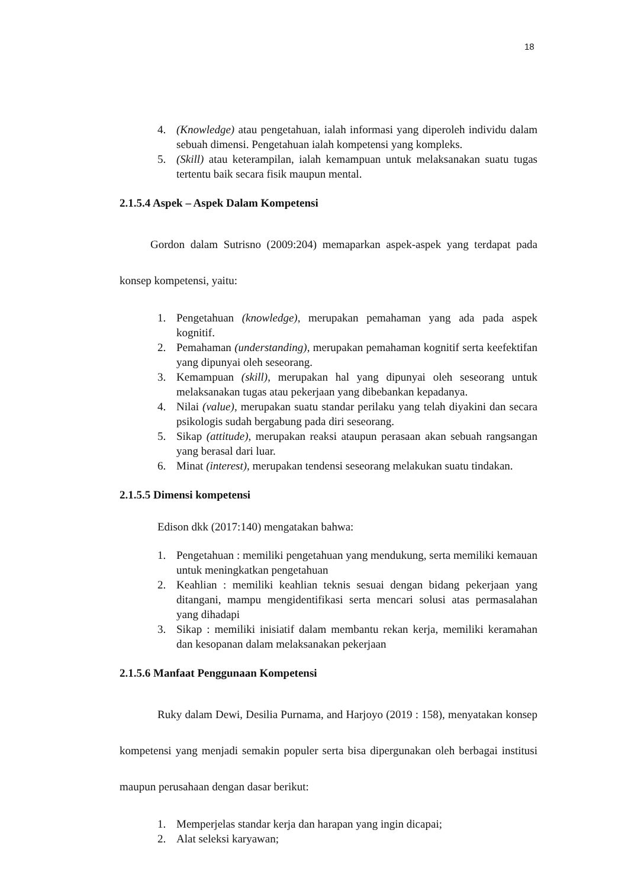18
4. (Knowledge) atau pengetahuan, ialah informasi yang diperoleh individu dalam sebuah dimensi. Pengetahuan ialah kompetensi yang kompleks.
5. (Skill) atau keterampilan, ialah kemampuan untuk melaksanakan suatu tugas tertentu baik secara fisik maupun mental.
2.1.5.4 Aspek – Aspek Dalam Kompetensi
Gordon dalam Sutrisno (2009:204) memaparkan aspek-aspek yang terdapat pada konsep kompetensi, yaitu:
1. Pengetahuan (knowledge), merupakan pemahaman yang ada pada aspek kognitif.
2. Pemahaman (understanding), merupakan pemahaman kognitif serta keefektifan yang dipunyai oleh seseorang.
3. Kemampuan (skill), merupakan hal yang dipunyai oleh seseorang untuk melaksanakan tugas atau pekerjaan yang dibebankan kepadanya.
4. Nilai (value), merupakan suatu standar perilaku yang telah diyakini dan secara psikologis sudah bergabung pada diri seseorang.
5. Sikap (attitude), merupakan reaksi ataupun perasaan akan sebuah rangsangan yang berasal dari luar.
6. Minat (interest), merupakan tendensi seseorang melakukan suatu tindakan.
2.1.5.5 Dimensi kompetensi
Edison dkk (2017:140) mengatakan bahwa:
1. Pengetahuan : memiliki pengetahuan yang mendukung, serta memiliki kemauan untuk meningkatkan pengetahuan
2. Keahlian : memiliki keahlian teknis sesuai dengan bidang pekerjaan yang ditangani, mampu mengidentifikasi serta mencari solusi atas permasalahan yang dihadapi
3. Sikap : memiliki inisiatif dalam membantu rekan kerja, memiliki keramahan dan kesopanan dalam melaksanakan pekerjaan
2.1.5.6 Manfaat Penggunaan Kompetensi
Ruky dalam Dewi, Desilia Purnama, and Harjoyo (2019 : 158), menyatakan konsep kompetensi yang menjadi semakin populer serta bisa dipergunakan oleh berbagai institusi maupun perusahaan dengan dasar berikut:
1. Memperjelas standar kerja dan harapan yang ingin dicapai;
2. Alat seleksi karyawan;